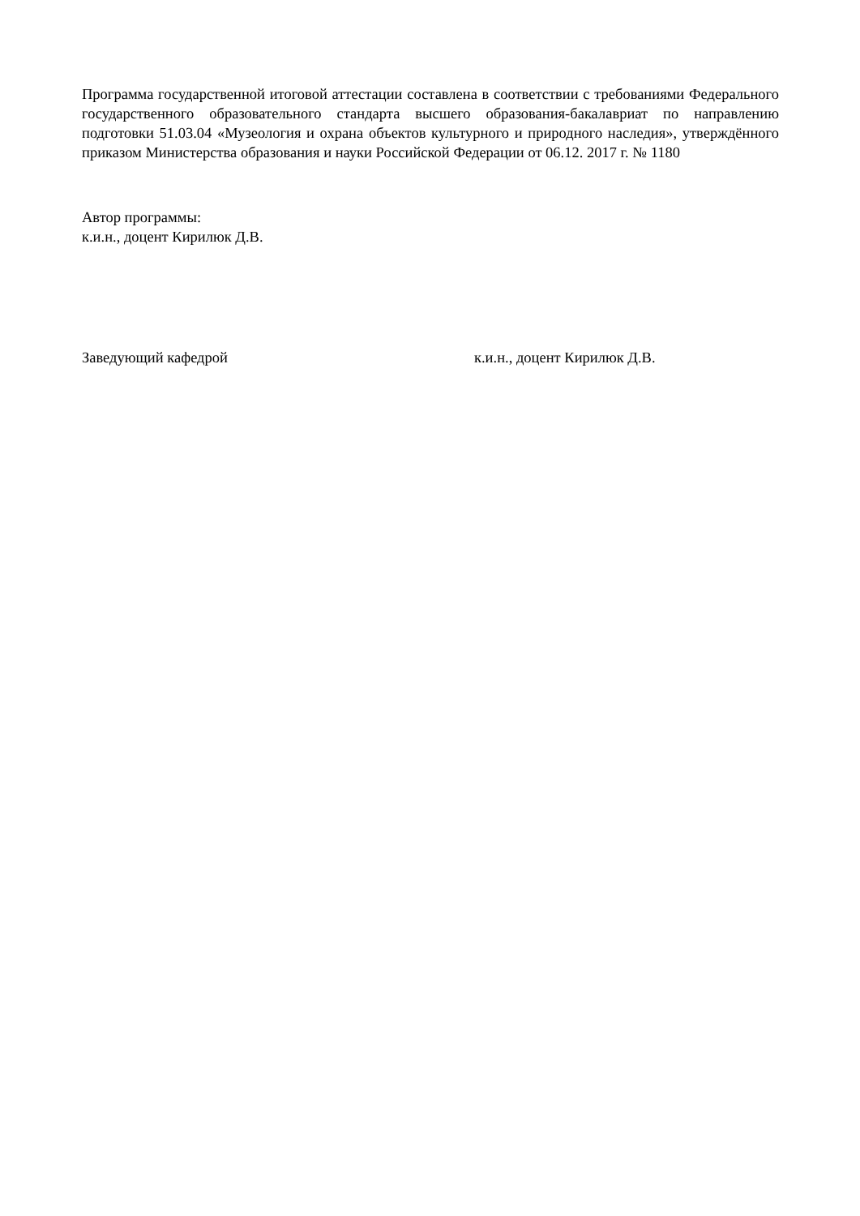Программа государственной итоговой аттестации составлена в соответствии с требованиями Федерального государственного образовательного стандарта высшего образования-бакалавриат по направлению подготовки 51.03.04 «Музеология и охрана объектов культурного и природного наследия», утверждённого приказом Министерства образования и науки Российской Федерации от 06.12. 2017 г. № 1180
Автор программы:
к.и.н., доцент Кирилюк Д.В.
Заведующий кафедрой к.и.н., доцент Кирилюк Д.В.